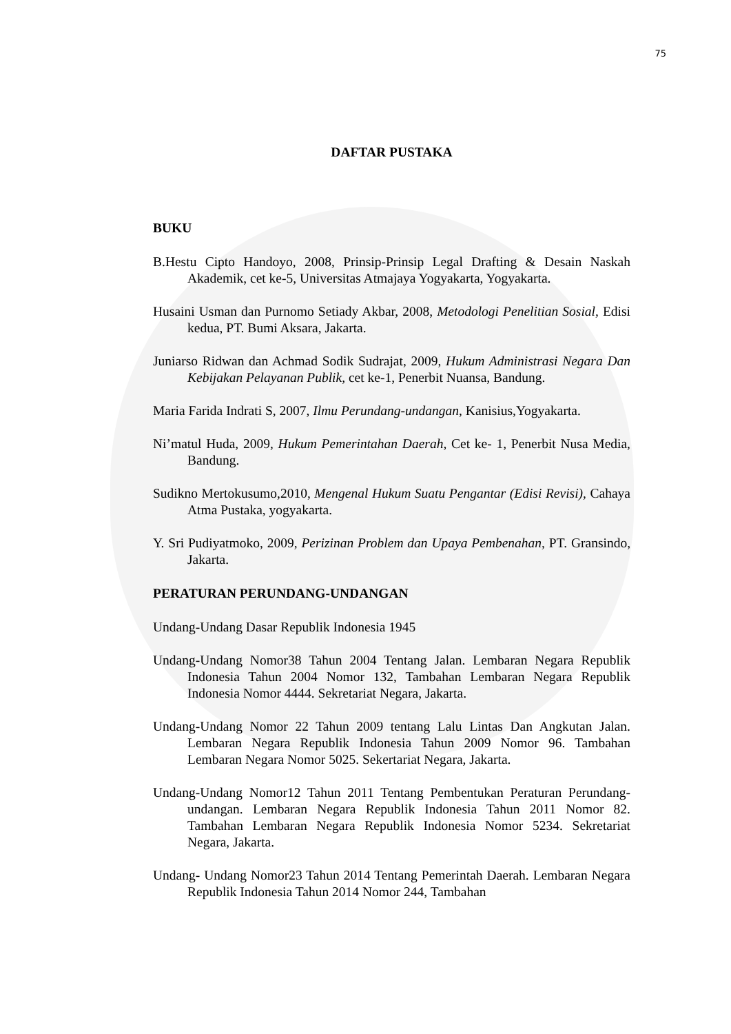75
DAFTAR PUSTAKA
BUKU
B.Hestu Cipto Handoyo, 2008, Prinsip-Prinsip Legal Drafting & Desain Naskah Akademik, cet ke-5, Universitas Atmajaya Yogyakarta, Yogyakarta.
Husaini Usman dan Purnomo Setiady Akbar, 2008, Metodologi Penelitian Sosial, Edisi kedua, PT. Bumi Aksara, Jakarta.
Juniarso Ridwan dan Achmad Sodik Sudrajat, 2009, Hukum Administrasi Negara Dan Kebijakan Pelayanan Publik, cet ke-1, Penerbit Nuansa, Bandung.
Maria Farida Indrati S, 2007, Ilmu Perundang-undangan, Kanisius,Yogyakarta.
Ni’matul Huda, 2009, Hukum Pemerintahan Daerah, Cet ke- 1, Penerbit Nusa Media, Bandung.
Sudikno Mertokusumo,2010, Mengenal Hukum Suatu Pengantar (Edisi Revisi), Cahaya Atma Pustaka, yogyakarta.
Y. Sri Pudiyatmoko, 2009, Perizinan Problem dan Upaya Pembenahan, PT. Gransindo, Jakarta.
PERATURAN PERUNDANG-UNDANGAN
Undang-Undang Dasar Republik Indonesia 1945
Undang-Undang Nomor38 Tahun 2004 Tentang Jalan. Lembaran Negara Republik Indonesia Tahun 2004 Nomor 132, Tambahan Lembaran Negara Republik Indonesia Nomor 4444. Sekretariat Negara, Jakarta.
Undang-Undang Nomor 22 Tahun 2009 tentang Lalu Lintas Dan Angkutan Jalan. Lembaran Negara Republik Indonesia Tahun 2009 Nomor 96. Tambahan Lembaran Negara Nomor 5025. Sekertariat Negara, Jakarta.
Undang-Undang Nomor12 Tahun 2011 Tentang Pembentukan Peraturan Perundang-undangan. Lembaran Negara Republik Indonesia Tahun 2011 Nomor 82. Tambahan Lembaran Negara Republik Indonesia Nomor 5234. Sekretariat Negara, Jakarta.
Undang- Undang Nomor23 Tahun 2014 Tentang Pemerintah Daerah. Lembaran Negara Republik Indonesia Tahun 2014 Nomor 244, Tambahan